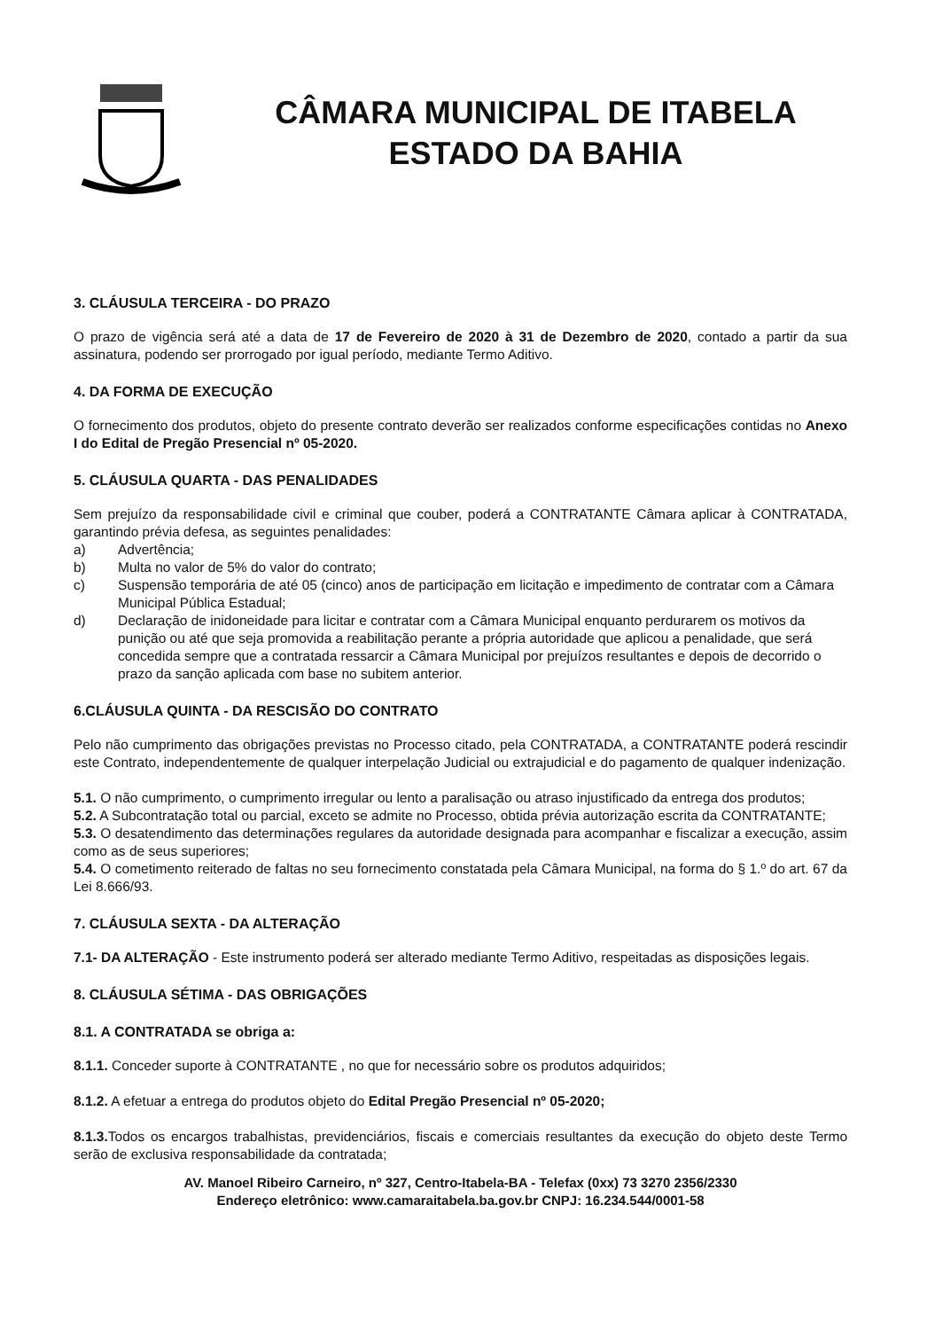CÂMARA MUNICIPAL DE ITABELA
ESTADO DA BAHIA
3. CLÁUSULA TERCEIRA - DO PRAZO
O prazo de vigência será até a data de 17 de Fevereiro de 2020 à 31 de Dezembro de 2020, contado a partir da sua assinatura, podendo ser prorrogado por igual período, mediante Termo Aditivo.
4. DA FORMA DE EXECUÇÃO
O fornecimento dos produtos, objeto do presente contrato deverão ser realizados conforme especificações contidas no Anexo I do Edital de Pregão Presencial nº 05-2020.
5. CLÁUSULA QUARTA - DAS PENALIDADES
Sem prejuízo da responsabilidade civil e criminal que couber, poderá a CONTRATANTE Câmara aplicar à CONTRATADA, garantindo prévia defesa, as seguintes penalidades:
a) Advertência;
b) Multa no valor de 5% do valor do contrato;
c) Suspensão temporária de até 05 (cinco) anos de participação em licitação e impedimento de contratar com a Câmara Municipal Pública Estadual;
d) Declaração de inidoneidade para licitar e contratar com a Câmara Municipal enquanto perdurarem os motivos da punição ou até que seja promovida a reabilitação perante a própria autoridade que aplicou a penalidade, que será concedida sempre que a contratada ressarcir a Câmara Municipal por prejuízos resultantes e depois de decorrido o prazo da sanção aplicada com base no subitem anterior.
6.CLÁUSULA QUINTA - DA RESCISÃO DO CONTRATO
Pelo não cumprimento das obrigações previstas no Processo citado, pela CONTRATADA, a CONTRATANTE poderá rescindir este Contrato, independentemente de qualquer interpelação Judicial ou extrajudicial e do pagamento de qualquer indenização.
5.1. O não cumprimento, o cumprimento irregular ou lento a paralisação ou atraso injustificado da entrega dos produtos;
5.2. A Subcontratação total ou parcial, exceto se admite no Processo, obtida prévia autorização escrita da CONTRATANTE;
5.3. O desatendimento das determinações regulares da autoridade designada para acompanhar e fiscalizar a execução, assim como as de seus superiores;
5.4. O cometimento reiterado de faltas no seu fornecimento constatada pela Câmara Municipal, na forma do § 1.º do art. 67 da Lei 8.666/93.
7. CLÁUSULA SEXTA - DA ALTERAÇÃO
7.1- DA ALTERAÇÃO - Este instrumento poderá ser alterado mediante Termo Aditivo, respeitadas as disposições legais.
8. CLÁUSULA SÉTIMA - DAS OBRIGAÇÕES
8.1. A CONTRATADA se obriga a:
8.1.1. Conceder suporte à CONTRATANTE , no que for necessário sobre os produtos adquiridos;
8.1.2. A efetuar a entrega do produtos objeto do Edital Pregão Presencial nº 05-2020;
8.1.3. Todos os encargos trabalhistas, previdenciários, fiscais e comerciais resultantes da execução do objeto deste Termo serão de exclusiva responsabilidade da contratada;
AV. Manoel Ribeiro Carneiro, nº 327, Centro-Itabela-BA - Telefax (0xx) 73 3270 2356/2330
Endereço eletrônico: www.camaraitabela.ba.gov.br CNPJ: 16.234.544/0001-58